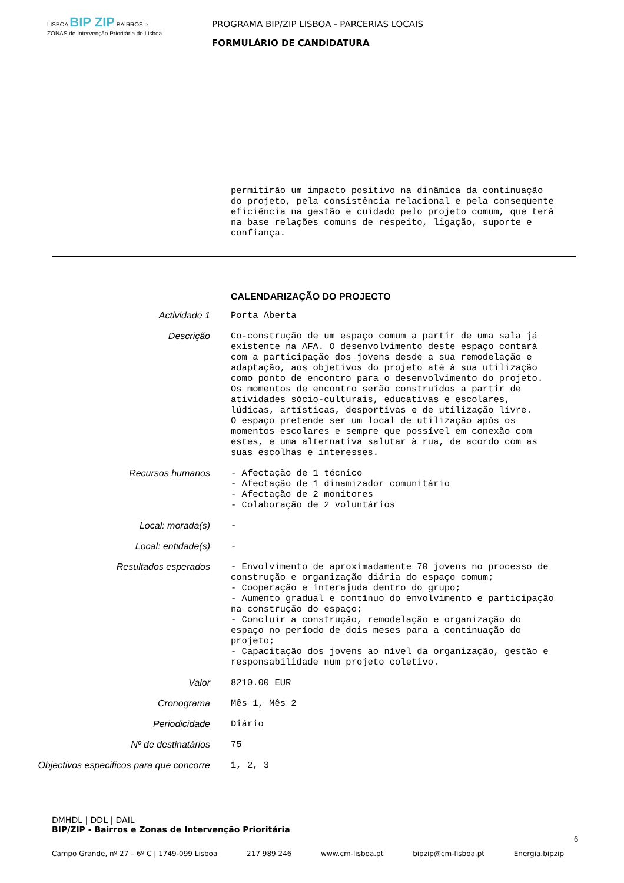LISBOA BIP ZIP BAIRROS e ZONAS de Intervenção Prioritária de Lisboa
PROGRAMA BIP/ZIP LISBOA - PARCERIAS LOCAIS
FORMULÁRIO DE CANDIDATURA
permitirão um impacto positivo na dinâmica da continuação do projeto, pela consistência relacional e pela consequente eficiência na gestão e cuidado pelo projeto comum, que terá na base relações comuns de respeito, ligação, suporte e confiança.
CALENDARIZAÇÃO DO PROJECTO
Actividade 1 Porta Aberta
Descrição Co-construção de um espaço comum a partir de uma sala já existente na AFA. O desenvolvimento deste espaço contará com a participação dos jovens desde a sua remodelação e adaptação, aos objetivos do projeto até à sua utilização como ponto de encontro para o desenvolvimento do projeto. Os momentos de encontro serão construídos a partir de atividades sócio-culturais, educativas e escolares, lúdicas, artísticas, desportivas e de utilização livre. O espaço pretende ser um local de utilização após os momentos escolares e sempre que possível em conexão com estes, e uma alternativa salutar à rua, de acordo com as suas escolhas e interesses.
Recursos humanos - Afectação de 1 técnico - Afectação de 1 dinamizador comunitário - Afectação de 2 monitores - Colaboração de 2 voluntários
Local: morada(s) -
Local: entidade(s) -
Resultados esperados - Envolvimento de aproximadamente 70 jovens no processo de construção e organização diária do espaço comum; - Cooperação e interajuda dentro do grupo; - Aumento gradual e contínuo do envolvimento e participação na construção do espaço; - Concluir a construção, remodelação e organização do espaço no período de dois meses para a continuação do projeto; - Capacitação dos jovens ao nível da organização, gestão e responsabilidade num projeto coletivo.
Valor 8210.00 EUR
Cronograma Mês 1, Mês 2
Periodicidade Diário
Nº de destinatários 75
Objectivos especificos para que concorre
1, 2, 3
DMHDL | DDL | DAIL
BIP/ZIP - Bairros e Zonas de Intervenção Prioritária
6
Campo Grande, nº 27 – 6º C | 1749-099 Lisboa 217 989 246 www.cm-lisboa.pt bipzip@cm-lisboa.pt Energia.bipzip